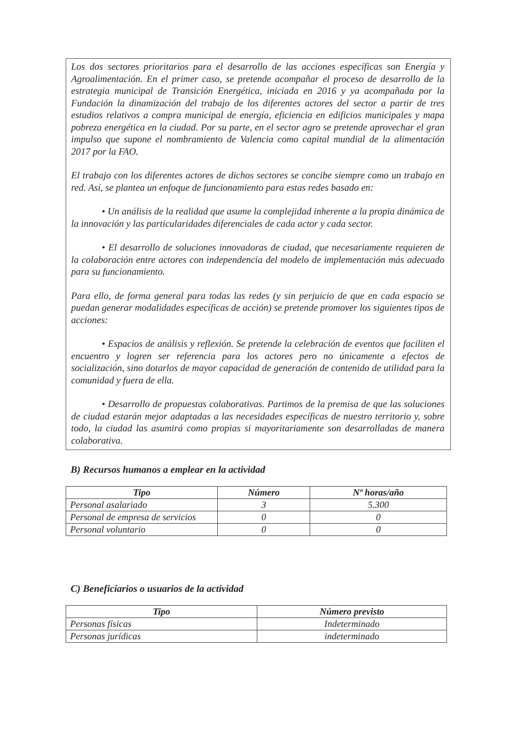Los dos sectores prioritarios para el desarrollo de las acciones específicas son Energía y Agroalimentación. En el primer caso, se pretende acompañar el proceso de desarrollo de la estrategia municipal de Transición Energética, iniciada en 2016 y ya acompañada por la Fundación la dinamización del trabajo de los diferentes actores del sector a partir de tres estudios relativos a compra municipal de energía, eficiencia en edificios municipales y mapa pobreza energética en la ciudad. Por su parte, en el sector agro se pretende aprovechar el gran impulso que supone el nombramiento de Valencia como capital mundial de la alimentación 2017 por la FAO.
El trabajo con los diferentes actores de dichos sectores se concibe siempre como un trabajo en red. Así, se plantea un enfoque de funcionamiento para estas redes basado en:
• Un análisis de la realidad que asume la complejidad inherente a la propia dinámica de la innovación y las particularidades diferenciales de cada actor y cada sector.
• El desarrollo de soluciones innovadoras de ciudad, que necesariamente requieren de la colaboración entre actores con independencia del modelo de implementación más adecuado para su funcionamiento.
Para ello, de forma general para todas las redes (y sin perjuicio de que en cada espacio se puedan generar modalidades específicas de acción) se pretende promover los siguientes tipos de acciones:
• Espacios de análisis y reflexión. Se pretende la celebración de eventos que faciliten el encuentro y logren ser referencia para los actores pero no únicamente a efectos de socialización, sino dotarlos de mayor capacidad de generación de contenido de utilidad para la comunidad y fuera de ella.
• Desarrollo de propuestas colaborativas. Partimos de la premisa de que las soluciones de ciudad estarán mejor adaptadas a las necesidades específicas de nuestro territorio y, sobre todo, la ciudad las asumirá como propias si mayoritariamente son desarrolladas de manera colaborativa.
B) Recursos humanos a emplear en la actividad
| Tipo | Número | Nº horas/año |
| --- | --- | --- |
| Personal asalariado | 3 | 5.300 |
| Personal de empresa de servicios | 0 | 0 |
| Personal voluntario | 0 | 0 |
C) Beneficiarios o usuarios de la actividad
| Tipo | Número previsto |
| --- | --- |
| Personas físicas | Indeterminado |
| Personas jurídicas | indeterminado |